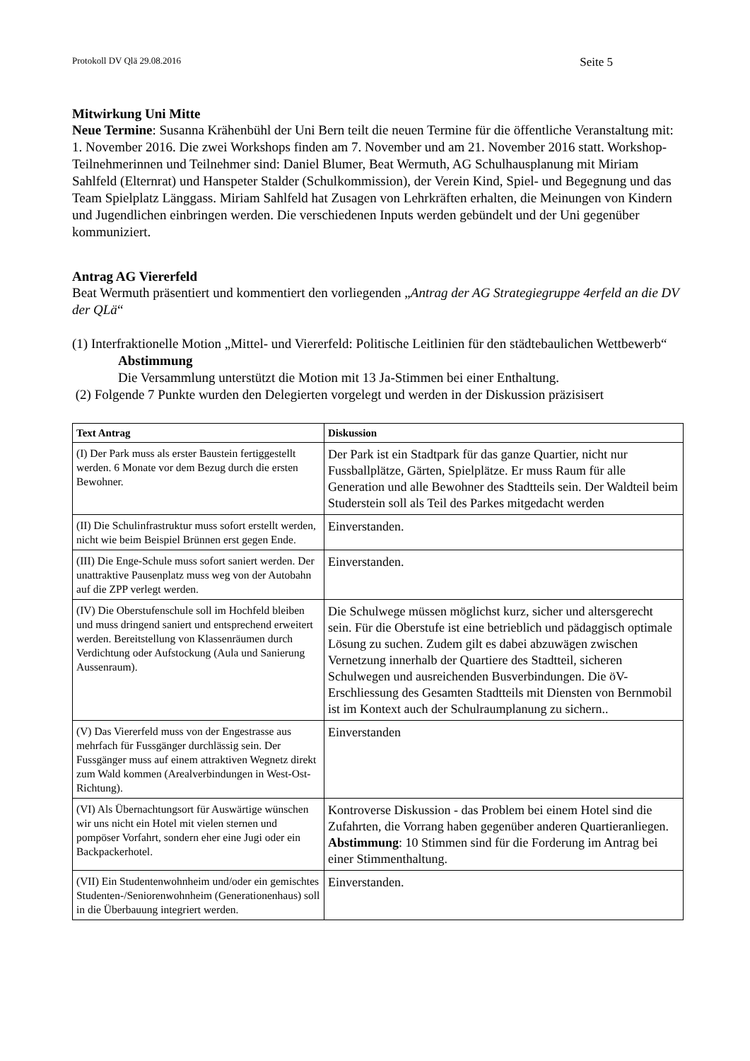Protokoll DV Qlä 29.08.2016 Seite 5
Mitwirkung Uni Mitte
Neue Termine: Susanna Krähenbühl der Uni Bern teilt die neuen Termine für die öffentliche Veranstaltung mit: 1. November 2016. Die zwei Workshops finden am 7. November und am 21. November 2016 statt. Workshop-Teilnehmerinnen und Teilnehmer sind: Daniel Blumer, Beat Wermuth, AG Schulhausplanung mit Miriam Sahlfeld (Elternrat) und Hanspeter Stalder (Schulkommission), der Verein Kind, Spiel- und Begegnung und das Team Spielplatz Länggass. Miriam Sahlfeld hat Zusagen von Lehrkräften erhalten, die Meinungen von Kindern und Jugendlichen einbringen werden. Die verschiedenen Inputs werden gebündelt und der Uni gegenüber kommuniziert.
Antrag AG Viererfeld
Beat Wermuth präsentiert und kommentiert den vorliegenden „Antrag der AG Strategiegruppe 4erfeld an die DV der QLä“
(1) Interfraktionelle Motion „Mittel- und Viererfeld: Politische Leitlinien für den städtebaulichen Wettbewerb“
Abstimmung
Die Versammlung unterstützt die Motion mit 13 Ja-Stimmen bei einer Enthaltung.
(2) Folgende 7 Punkte wurden den Delegierten vorgelegt und werden in der Diskussion präzisisert
| Text Antrag | Diskussion |
| --- | --- |
| (I) Der Park muss als erster Baustein fertiggestellt werden. 6 Monate vor dem Bezug durch die ersten Bewohner. | Der Park ist ein Stadtpark für das ganze Quartier, nicht nur Fussballplätze, Gärten, Spielplätze. Er muss Raum für alle Generation und alle Bewohner des Stadtteils sein. Der Waldteil beim Studerstein soll als Teil des Parkes mitgedacht werden |
| (II) Die Schulinfrastruktur muss sofort erstellt werden, nicht wie beim Beispiel Brünnen erst gegen Ende. | Einverstanden. |
| (III) Die Enge-Schule muss sofort saniert werden. Der unattraktive Pausenplatz muss weg von der Autobahn auf die ZPP verlegt werden. | Einverstanden. |
| (IV) Die Oberstufenschule soll im Hochfeld bleiben und muss dringend saniert und entsprechend erweitert werden. Bereitstellung von Klassenräumen durch Verdichtung oder Aufstockung (Aula und Sanierung Aussenraum). | Die Schulwege müssen möglichst kurz, sicher und altersgerecht sein. Für die Oberstufe ist eine betrieblich und pädaggisch optimale Lösung zu suchen. Zudem gilt es dabei abzuwägen zwischen Vernetzung innerhalb der Quartiere des Stadtteil, sicheren Schulwegen und ausreichenden Busverbindungen. Die öV-Erschliessung des Gesamten Stadtteils mit Diensten von Bernmobil ist im Kontext auch der Schulraumplanung zu sichern.. |
| (V) Das Viererfeld muss von der Engestrasse aus mehrfach für Fussgänger durchlässig sein. Der Fussgänger muss auf einem attraktiven Wegnetz direkt zum Wald kommen (Arealverbindungen in West-Ost-Richtung). | Einverstanden |
| (VI) Als Übernachtungsort für Auswärtige wünschen wir uns nicht ein Hotel mit vielen sternen und pompöser Vorfahrt, sondern eher eine Jugi oder ein Backpackerhotel. | Kontroverse Diskussion - das Problem bei einem Hotel sind die Zufahrten, die Vorrang haben gegenüber anderen Quartieranliegen. Abstimmung : 10 Stimmen sind für die Forderung im Antrag bei einer Stimmenthaltung. |
| (VII) Ein Studentenwohnheim und/oder ein gemischtes Studenten-/Seniorenwohnheim (Generationenhaus) soll in die Überbauung integriert werden. | Einverstanden. |